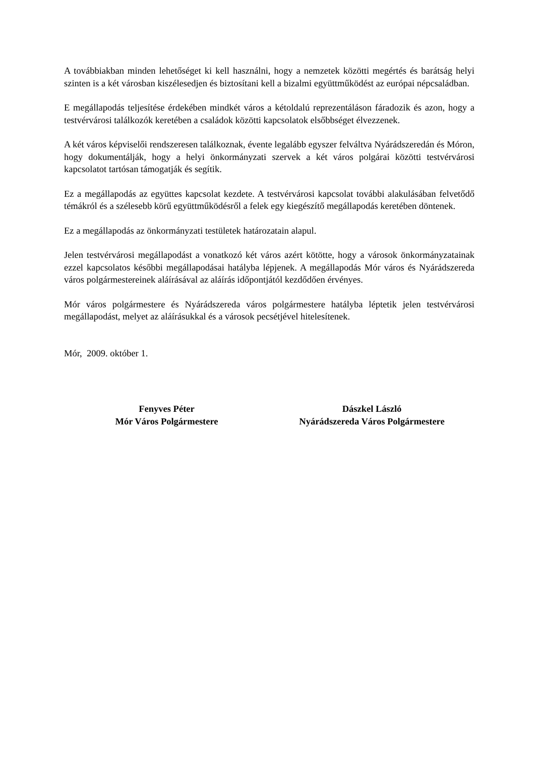A továbbiakban minden lehetőséget ki kell használni, hogy a nemzetek közötti megértés és barátság helyi szinten is a két városban kiszélesedjen és biztosítani kell a bizalmi együttműködést az európai népcsaládban.
E megállapodás teljesítése érdekében mindkét város a kétoldalú reprezentáláson fáradozik és azon, hogy a testvérvárosi találkozók keretében a családok közötti kapcsolatok elsőbbséget élvezzenek.
A két város képviselői rendszeresen találkoznak, évente legalább egyszer felváltva Nyárádszeredán és Móron, hogy dokumentálják, hogy a helyi önkormányzati szervek a két város polgárai közötti testvérvárosi kapcsolatot tartósan támogatják és segítik.
Ez a megállapodás az együttes kapcsolat kezdete. A testvérvárosi kapcsolat további alakulásában felvetődő témákról és a szélesebb körű együttműködésről a felek egy kiegészítő megállapodás keretében döntenek.
Ez a megállapodás az önkormányzati testületek határozatain alapul.
Jelen testvérvárosi megállapodást a vonatkozó két város azért kötötte, hogy a városok önkormányzatainak ezzel kapcsolatos későbbi megállapodásai hatályba lépjenek. A megállapodás Mór város és Nyárádszereda város polgármestereinek aláírásával az aláírás időpontjától kezdődően érvényes.
Mór város polgármestere és Nyárádszereda város polgármestere hatályba léptetik jelen testvérvárosi megállapodást, melyet az aláírásukkal és a városok pecsétjével hitelesítenek.
Mór, 2009. október 1.
Fenyves Péter
Mór Város Polgármestere
Dászkel László
Nyárádszereda Város Polgármestere